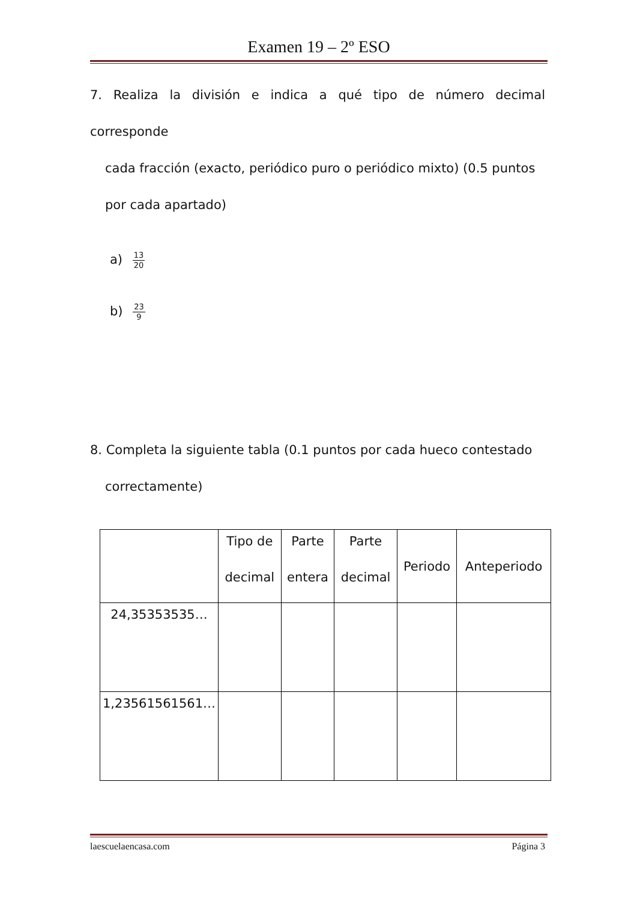Examen 19 – 2º ESO
7. Realiza la división e indica a qué tipo de número decimal corresponde
cada fracción (exacto, periódico puro o periódico mixto) (0.5 puntos
por cada apartado)
a) 13 20
b) 23 9
8. Completa la siguiente tabla (0.1 puntos por cada hueco contestado
correctamente)
| | Tipo de decimal | Parte entera | Parte decimal | Periodo | Anteperiodo |
| --- | --- | --- | --- | --- | --- |
| 24,35353535… | | | | | |
| 1,23561561561… | | | | | |
laescuelaencasa.com Página 3